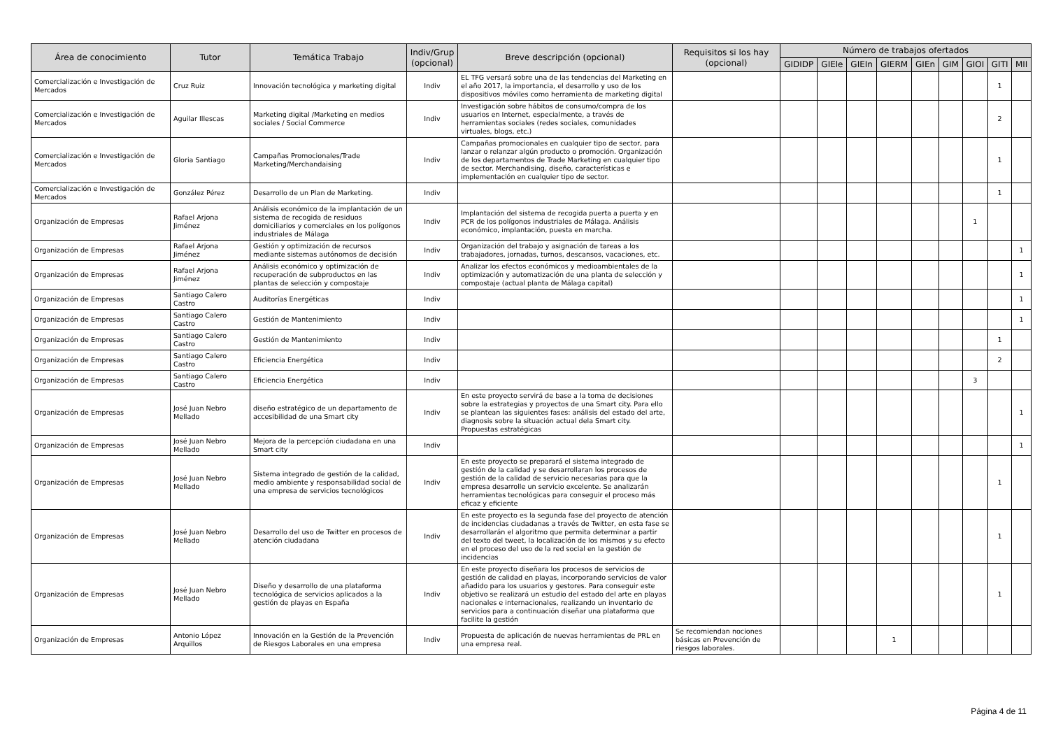| Área de conocimiento | Tutor | Temática Trabajo | Indiv/Grup (opcional) | Breve descripción (opcional) | Requisitos si los hay (opcional) | Número de trabajos ofertados | | | | | | | | |
| --- | --- | --- | --- | --- | --- | --- | --- | --- | --- | --- | --- | --- | --- | --- |
| | | | | | | GIDIDP | GIEle | GIEIn | GIERM | GIEn | GIM | GIOI | GITI | MII |
| Comercialización e Investigación de Mercados | Cruz Ruiz | Innovación tecnológica y marketing digital | Indiv | EL TFG versará sobre una de las tendencias del Marketing en el año 2017, la importancia, el desarrollo y uso de los dispositivos móviles como herramienta de marketing digital | | | | | | | | | 1 | |
| Comercialización e Investigación de Mercados | Aguilar Illescas | Marketing digital /Marketing en medios sociales / Social Commerce | Indiv | Investigación sobre hábitos de consumo/compra de los usuarios en Internet, especialmente, a través de herramientas sociales (redes sociales, comunidades virtuales, blogs, etc.) | | | | | | | | | 2 | |
| Comercialización e Investigación de Mercados | Gloria Santiago | Campañas Promocionales/Trade Marketing/Merchandaising | Indiv | Campañas promocionales en cualquier tipo de sector, para lanzar o relanzar algún producto o promoción. Organización de los departamentos de Trade Marketing en cualquier tipo de sector. Merchandising, diseño, características e implementación en cualquier tipo de sector. | | | | | | | | | 1 | |
| Comercialización e Investigación de Mercados | González Pérez | Desarrollo de un Plan de Marketing. | Indiv | | | | | | | | | | 1 | |
| Organización de Empresas | Rafael Arjona Jiménez | Análisis económico de la implantación de un sistema de recogida de residuos domiciliarios y comerciales en los polígonos industriales de Málaga | Indiv | Implantación del sistema de recogida puerta a puerta y en PCR de los polígonos industriales de Málaga. Análisis económico, implantación, puesta en marcha. | | | | | | | | 1 | | |
| Organización de Empresas | Rafael Arjona Jiménez | Gestión y optimización de recursos mediante sistemas autónomos de decisión | Indiv | Organización del trabajo y asignación de tareas a los trabajadores, jornadas, turnos, descansos, vacaciones, etc. | | | | | | | | | | 1 |
| Organización de Empresas | Rafael Arjona Jiménez | Análisis económico y optimización de recuperación de subproductos en las plantas de selección y compostaje | Indiv | Analizar los efectos económicos y medioambientales de la optimización y automatización de una planta de selección y compostaje (actual planta de Málaga capital) | | | | | | | | | | 1 |
| Organización de Empresas | Santiago Calero Castro | Auditorías Energéticas | Indiv | | | | | | | | | | | 1 |
| Organización de Empresas | Santiago Calero Castro | Gestión de Mantenimiento | Indiv | | | | | | | | | | | 1 |
| Organización de Empresas | Santiago Calero Castro | Gestión de Mantenimiento | Indiv | | | | | | | | | | 1 | |
| Organización de Empresas | Santiago Calero Castro | Eficiencia Energética | Indiv | | | | | | | | | | 2 | |
| Organización de Empresas | Santiago Calero Castro | Eficiencia Energética | Indiv | | | | | | | | | 3 | | |
| Organización de Empresas | José Juan Nebro Mellado | diseño estratégico de un departamento de accesibilidad de una Smart city | Indiv | En este proyecto servirá de base a la toma de decisiones sobre la estrategias y proyectos de una Smart city. Para ello se plantean las siguientes fases: análisis del estado del arte, diagnosis sobre la situación actual dela Smart city. Propuestas estratégicas | | | | | | | | | | 1 |
| Organización de Empresas | José Juan Nebro Mellado | Mejora de la percepción ciudadana en una Smart city | Indiv | | | | | | | | | | | 1 |
| Organización de Empresas | José Juan Nebro Mellado | Sistema integrado de gestión de la calidad, medio ambiente y responsabilidad social de una empresa de servicios tecnológicos | Indiv | En este proyecto se preparará el sistema integrado de gestión de la calidad y se desarrollaran los procesos de gestión de la calidad de servicio necesarias para que la empresa desarrolle un servicio excelente. Se analizarán herramientas tecnológicas para conseguir el proceso más eficaz y eficiente | | | | | | | | | 1 | |
| Organización de Empresas | José Juan Nebro Mellado | Desarrollo del uso de Twitter en procesos de atención ciudadana | Indiv | En este proyecto es la segunda fase del proyecto de atención de incidencias ciudadanas a través de Twitter, en esta fase se desarrollarán el algoritmo que permita determinar a partir del texto del tweet, la localización de los mismos y su efecto en el proceso del uso de la red social en la gestión de incidencias | | | | | | | | | 1 | |
| Organización de Empresas | José Juan Nebro Mellado | Diseño y desarrollo de una plataforma tecnológica de servicios aplicados a la gestión de playas en España | Indiv | En este proyecto diseñara los procesos de servicios de gestión de calidad en playas, incorporando servicios de valor añadido para los usuarios y gestores. Para conseguir este objetivo se realizará un estudio del estado del arte en playas nacionales e internacionales, realizando un inventario de servicios para a continuación diseñar una plataforma que facilite la gestión | | | | | | | | | 1 | |
| Organización de Empresas | Antonio López Arquillos | Innovación en la Gestión de la Prevención de Riesgos Laborales en una empresa | Indiv | Propuesta de aplicación de nuevas herramientas de PRL en una empresa real. | Se recomiendan nociones básicas en Prevención de riesgos laborales. | | | | 1 | | | | | |
Página 4 de 11